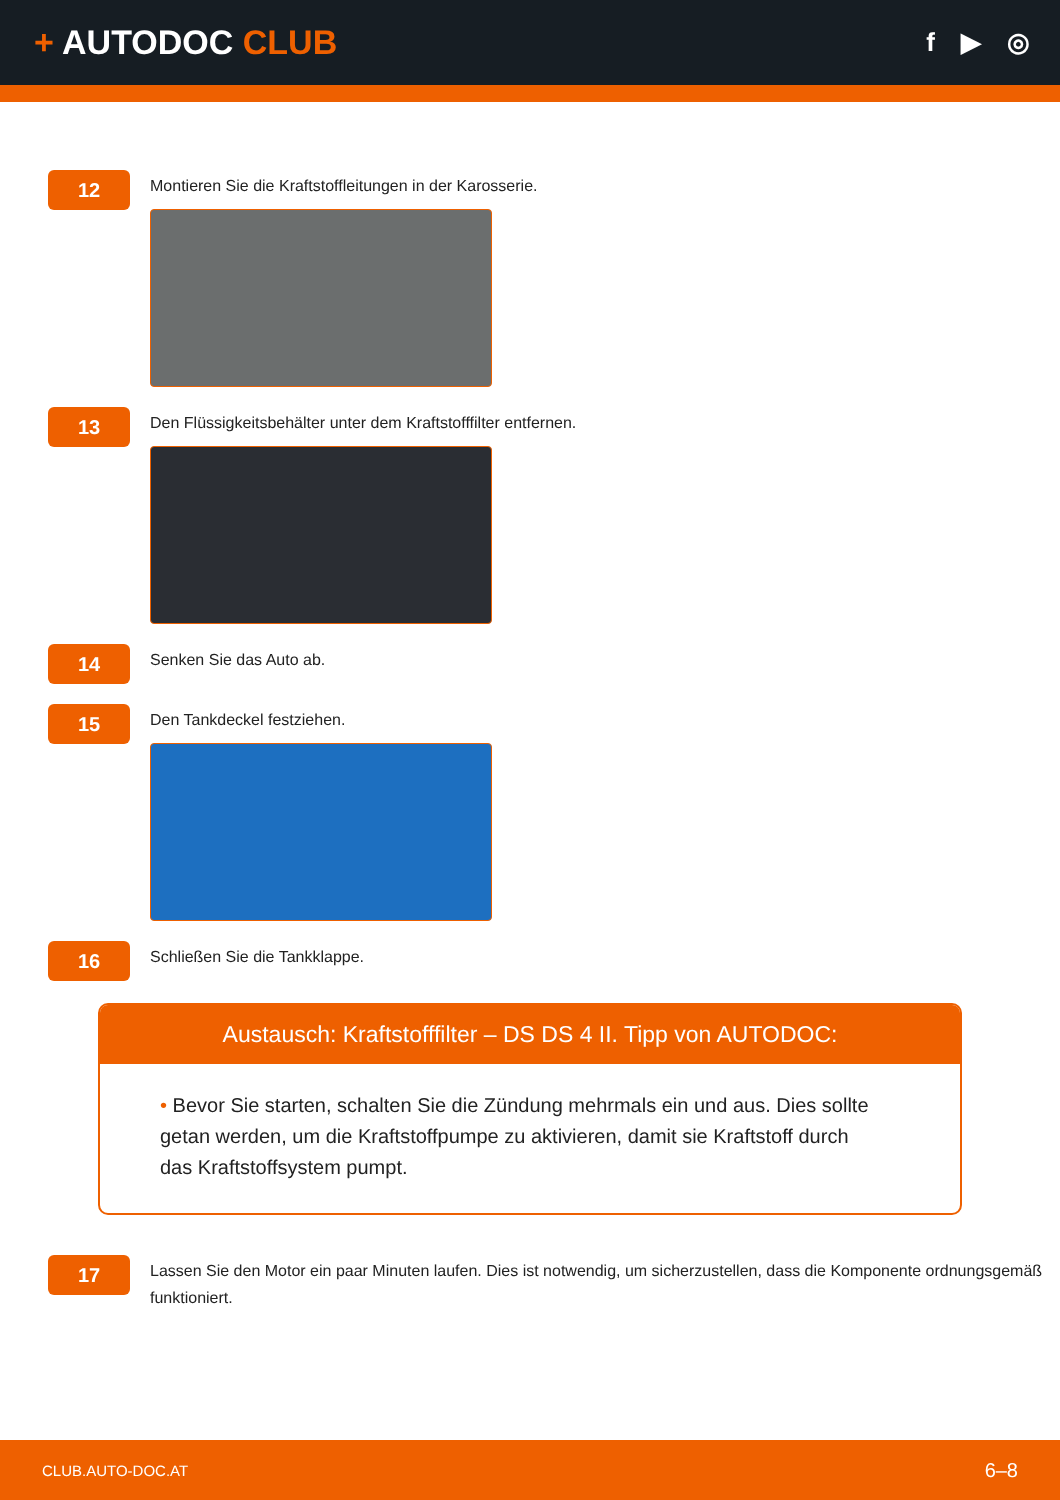+ AUTODOC CLUB
f ▶ ◎
12
Montieren Sie die Kraftstoffleitungen in der Karosserie.
13
Den Flüssigkeitsbehälter unter dem Kraftstofffilter entfernen.
14
Senken Sie das Auto ab.
15
Den Tankdeckel festziehen.
16
Schließen Sie die Tankklappe.
Austausch: Kraftstofffilter – DS DS 4 II. Tipp von AUTODOC:
• Bevor Sie starten, schalten Sie die Zündung mehrmals ein und aus. Dies sollte getan werden, um die Kraftstoffpumpe zu aktivieren, damit sie Kraftstoff durch das Kraftstoffsystem pumpt.
17
Lassen Sie den Motor ein paar Minuten laufen. Dies ist notwendig, um sicherzustellen, dass die Komponente ordnungsgemäß funktioniert.
CLUB.AUTO-DOC.AT 6–8